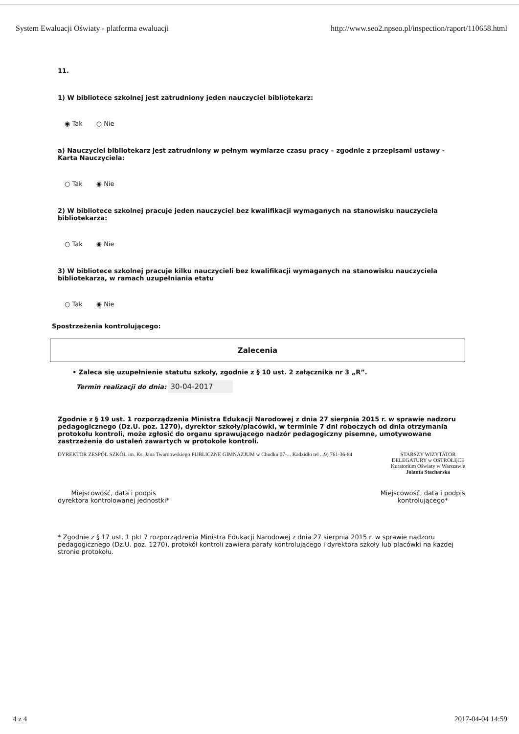System Ewaluacji Oświaty - platforma ewaluacji http://www.seo2.npseo.pl/inspection/raport/110658.html
11.
1) W bibliotece szkolnej jest zatrudniony jeden nauczyciel bibliotekarz:
◉ Tak ○ Nie
a) Nauczyciel bibliotekarz jest zatrudniony w pełnym wymiarze czasu pracy – zgodnie z przepisami ustawy - Karta Nauczyciela:
○ Tak ◉ Nie
2) W bibliotece szkolnej pracuje jeden nauczyciel bez kwalifikacji wymaganych na stanowisku nauczyciela bibliotekarza:
○ Tak ◉ Nie
3) W bibliotece szkolnej pracuje kilku nauczycieli bez kwalifikacji wymaganych na stanowisku nauczyciela bibliotekarza, w ramach uzupełniania etatu
○ Tak ◉ Nie
Spostrzeżenia kontrolującego:
Zalecenia
• Zaleca się uzupełnienie statutu szkoły, zgodnie z § 10 ust. 2 załącznika nr 3 „R”.
Termin realizacji do dnia: 30-04-2017
Zgodnie z § 19 ust. 1 rozporządzenia Ministra Edukacji Narodowej z dnia 27 sierpnia 2015 r. w sprawie nadzoru pedagogicznego (Dz.U. poz. 1270), dyrektor szkoły/placówki, w terminie 7 dni roboczych od dnia otrzymania protokołu kontroli, może zgłosić do organu sprawującego nadzór pedagogiczny pisemne, umotywowane zastrzeżenia do ustaleń zawartych w protokole kontroli.
DYREKTOR ZESPÓŁ SZKÓŁ im. Ks. Jana Twardowskiego PUBLICZNE GIMNAZJUM w Chudku 07-... Kadzidło tel ...9) 761-36-84 STARSZY WIZYTATOR
DELEGATURY w OSTROŁĘCE
Kuratorium Oświaty w Warszawie
Jolanta Stacharska
Miejscowość, data i podpis
dyrektora kontrolowanej jednostki* Miejscowość, data i podpis
kontrolującego*
* Zgodnie z § 17 ust. 1 pkt 7 rozporządzenia Ministra Edukacji Narodowej z dnia 27 sierpnia 2015 r. w sprawie nadzoru pedagogicznego (Dz.U. poz. 1270), protokół kontroli zawiera parafy kontrolującego i dyrektora szkoły lub placówki na każdej stronie protokołu.
4 z 4 2017-04-04 14:59